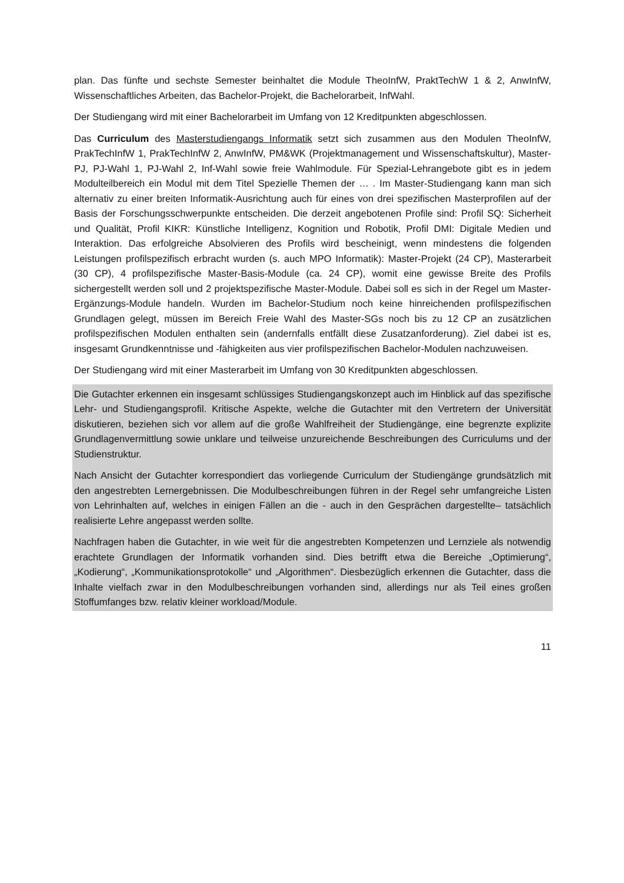plan. Das fünfte und sechste Semester beinhaltet die Module TheoInfW, PraktTechW 1 & 2, AnwInfW, Wissenschaftliches Arbeiten, das Bachelor-Projekt, die Bachelorarbeit, InfWahl.
Der Studiengang wird mit einer Bachelorarbeit im Umfang von 12 Kreditpunkten abgeschlossen.
Das Curriculum des Masterstudiengangs Informatik setzt sich zusammen aus den Modulen TheoInfW, PrakTechInfW 1, PrakTechInfW 2, AnwInfW, PM&WK (Projektmanagement und Wissenschaftskultur), Master-PJ, PJ-Wahl 1, PJ-Wahl 2, Inf-Wahl sowie freie Wahlmodule. Für Spezial-Lehrangebote gibt es in jedem Modulteilbereich ein Modul mit dem Titel Spezielle Themen der … . Im Master-Studiengang kann man sich alternativ zu einer breiten Informatik-Ausrichtung auch für eines von drei spezifischen Masterprofilen auf der Basis der Forschungsschwerpunkte entscheiden. Die derzeit angebotenen Profile sind: Profil SQ: Sicherheit und Qualität, Profil KIKR: Künstliche Intelligenz, Kognition und Robotik, Profil DMI: Digitale Medien und Interaktion. Das erfolgreiche Absolvieren des Profils wird bescheinigt, wenn mindestens die folgenden Leistungen profilspezifisch erbracht wurden (s. auch MPO Informatik): Master-Projekt (24 CP), Masterarbeit (30 CP), 4 profilspezifische Master-Basis-Module (ca. 24 CP), womit eine gewisse Breite des Profils sichergestellt werden soll und 2 projektspezifische Master-Module. Dabei soll es sich in der Regel um Master-Ergänzungs-Module handeln. Wurden im Bachelor-Studium noch keine hinreichenden profilspezifischen Grundlagen gelegt, müssen im Bereich Freie Wahl des Master-SGs noch bis zu 12 CP an zusätzlichen profilspezifischen Modulen enthalten sein (andernfalls entfällt diese Zusatzanforderung). Ziel dabei ist es, insgesamt Grundkenntnisse und -fähigkeiten aus vier profilspezifischen Bachelor-Modulen nachzuweisen.
Der Studiengang wird mit einer Masterarbeit im Umfang von 30 Kreditpunkten abgeschlossen.
Die Gutachter erkennen ein insgesamt schlüssiges Studiengangskonzept auch im Hinblick auf das spezifische Lehr- und Studiengangsprofil. Kritische Aspekte, welche die Gutachter mit den Vertretern der Universität diskutieren, beziehen sich vor allem auf die große Wahlfreiheit der Studiengänge, eine begrenzte explizite Grundlagenvermittlung sowie unklare und teilweise unzureichende Beschreibungen des Curriculums und der Studienstruktur.
Nach Ansicht der Gutachter korrespondiert das vorliegende Curriculum der Studiengänge grundsätzlich mit den angestrebten Lernergebnissen. Die Modulbeschreibungen führen in der Regel sehr umfangreiche Listen von Lehrinhalten auf, welches in einigen Fällen an die - auch in den Gesprächen dargestellte– tatsächlich realisierte Lehre angepasst werden sollte.
Nachfragen haben die Gutachter, in wie weit für die angestrebten Kompetenzen und Lernziele als notwendig erachtete Grundlagen der Informatik vorhanden sind. Dies betrifft etwa die Bereiche „Optimierung“, „Kodierung“, „Kommunikationsprotokolle“ und „Algorithmen“. Diesbezüglich erkennen die Gutachter, dass die Inhalte vielfach zwar in den Modulbeschreibungen vorhanden sind, allerdings nur als Teil eines großen Stoffumfanges bzw. relativ kleiner workload/Module.
11